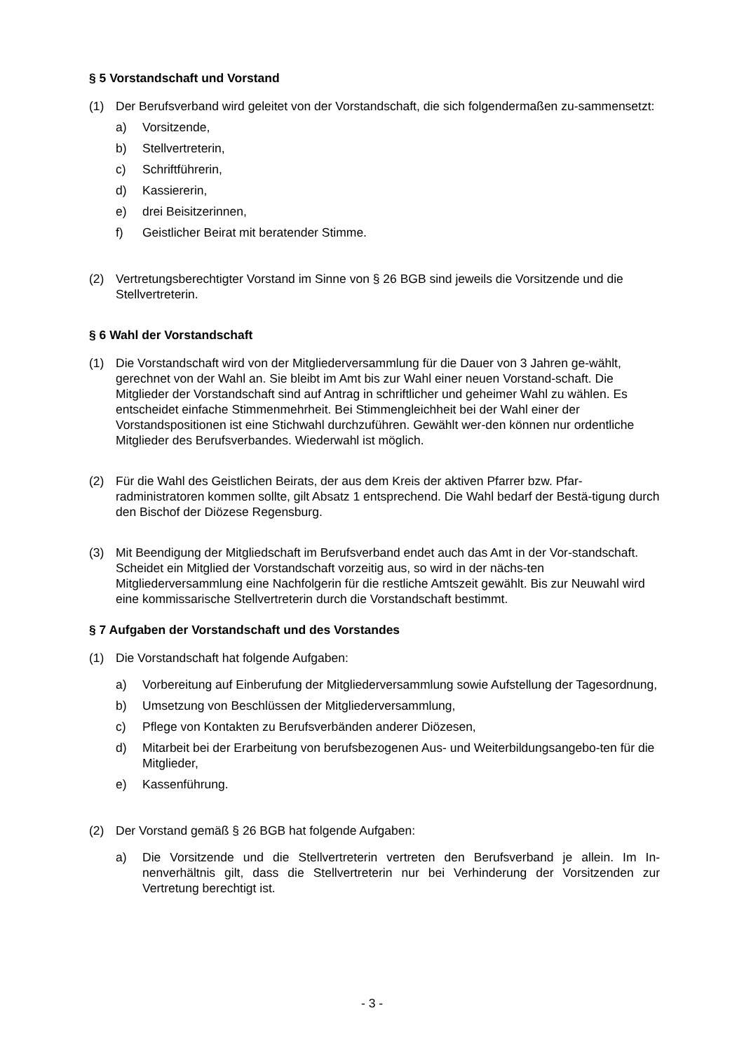§ 5 Vorstandschaft und Vorstand
(1) Der Berufsverband wird geleitet von der Vorstandschaft, die sich folgendermaßen zu-sammensetzt:
a) Vorsitzende,
b) Stellvertreterin,
c) Schriftführerin,
d) Kassiererin,
e) drei Beisitzerinnen,
f) Geistlicher Beirat mit beratender Stimme.
(2) Vertretungsberechtigter Vorstand im Sinne von § 26 BGB sind jeweils die Vorsitzende und die Stellvertreterin.
§ 6 Wahl der Vorstandschaft
(1) Die Vorstandschaft wird von der Mitgliederversammlung für die Dauer von 3 Jahren ge-wählt, gerechnet von der Wahl an. Sie bleibt im Amt bis zur Wahl einer neuen Vorstand-schaft. Die Mitglieder der Vorstandschaft sind auf Antrag in schriftlicher und geheimer Wahl zu wählen. Es entscheidet einfache Stimmenmehrheit. Bei Stimmengleichheit bei der Wahl einer der Vorstandspositionen ist eine Stichwahl durchzuführen. Gewählt wer-den können nur ordentliche Mitglieder des Berufsverbandes. Wiederwahl ist möglich.
(2) Für die Wahl des Geistlichen Beirats, der aus dem Kreis der aktiven Pfarrer bzw. Pfar-radministratoren kommen sollte, gilt Absatz 1 entsprechend. Die Wahl bedarf der Bestä-tigung durch den Bischof der Diözese Regensburg.
(3) Mit Beendigung der Mitgliedschaft im Berufsverband endet auch das Amt in der Vor-standschaft. Scheidet ein Mitglied der Vorstandschaft vorzeitig aus, so wird in der nächs-ten Mitgliederversammlung eine Nachfolgerin für die restliche Amtszeit gewählt. Bis zur Neuwahl wird eine kommissarische Stellvertreterin durch die Vorstandschaft bestimmt.
§ 7 Aufgaben der Vorstandschaft und des Vorstandes
(1) Die Vorstandschaft hat folgende Aufgaben:
a) Vorbereitung auf Einberufung der Mitgliederversammlung sowie Aufstellung der Tagesordnung,
b) Umsetzung von Beschlüssen der Mitgliederversammlung,
c) Pflege von Kontakten zu Berufsverbänden anderer Diözesen,
d) Mitarbeit bei der Erarbeitung von berufsbezogenen Aus- und Weiterbildungsangebo-ten für die Mitglieder,
e) Kassenführung.
(2) Der Vorstand gemäß § 26 BGB hat folgende Aufgaben:
a) Die Vorsitzende und die Stellvertreterin vertreten den Berufsverband je allein. Im In-nenverhältnis gilt, dass die Stellvertreterin nur bei Verhinderung der Vorsitzenden zur Vertretung berechtigt ist.
- 3 -